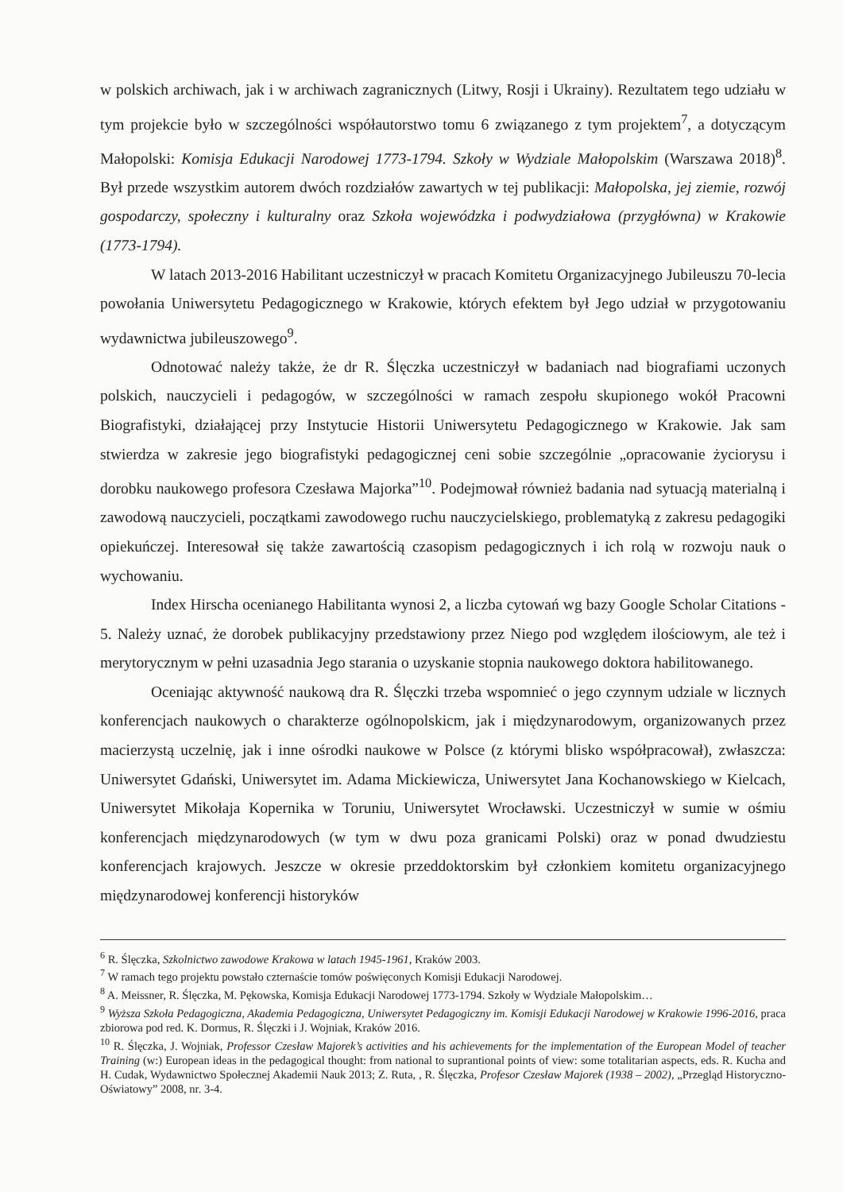w polskich archiwach, jak i w archiwach zagranicznych (Litwy, Rosji i Ukrainy). Rezultatem tego udziału w tym projekcie było w szczególności współautorstwo tomu 6 związanego z tym projektem<sup>7</sup>, a dotyczącym Małopolski: Komisja Edukacji Narodowej 1773-1794. Szkoły w Wydziale Małopolskim (Warszawa 2018)<sup>8</sup>. Był przede wszystkim autorem dwóch rozdziałów zawartych w tej publikacji: Małopolska, jej ziemie, rozwój gospodarczy, społeczny i kulturalny oraz Szkoła wojewódzka i podwydziałowa (przygłówna) w Krakowie (1773-1794).
W latach 2013-2016 Habilitant uczestniczył w pracach Komitetu Organizacyjnego Jubileuszu 70-lecia powołania Uniwersytetu Pedagogicznego w Krakowie, których efektem był Jego udział w przygotowaniu wydawnictwa jubileuszowego<sup>9</sup>.
Odnotować należy także, że dr R. Ślęczka uczestniczył w badaniach nad biografiami uczonych polskich, nauczycieli i pedagogów, w szczególności w ramach zespołu skupionego wokół Pracowni Biografistyki, działającej przy Instytucie Historii Uniwersytetu Pedagogicznego w Krakowie. Jak sam stwierdza w zakresie jego biografistyki pedagogicznej ceni sobie szczególnie „opracowanie życiorysu i dorobku naukowego profesora Czesława Majorka”<sup>10</sup>. Podejmował również badania nad sytuacją materialną i zawodową nauczycieli, początkami zawodowego ruchu nauczycielskiego, problematyką z zakresu pedagogiki opiekuńczej. Interesował się także zawartością czasopism pedagogicznych i ich rolą w rozwoju nauk o wychowaniu.
Index Hirscha ocenianego Habilitanta wynosi 2, a liczba cytowań wg bazy Google Scholar Citations - 5. Należy uznać, że dorobek publikacyjny przedstawiony przez Niego pod względem ilościowym, ale też i merytorycznym w pełni uzasadnia Jego starania o uzyskanie stopnia naukowego doktora habilitowanego.
Oceniając aktywność naukową dra R. Ślęczki trzeba wspomnieć o jego czynnym udziale w licznych konferencjach naukowych o charakterze ogólnopolskicm, jak i międzynarodowym, organizowanych przez macierzystą uczelnię, jak i inne ośrodki naukowe w Polsce (z którymi blisko współpracował), zwłaszcza: Uniwersytet Gdański, Uniwersytet im. Adama Mickiewicza, Uniwersytet Jana Kochanowskiego w Kielcach, Uniwersytet Mikołaja Kopernika w Toruniu, Uniwersytet Wrocławski. Uczestniczył w sumie w ośmiu konferencjach międzynarodowych (w tym w dwu poza granicami Polski) oraz w ponad dwudziestu konferencjach krajowych. Jeszcze w okresie przeddoktorskim był członkiem komitetu organizacyjnego międzynarodowej konferencji historyków
<sup>6</sup> R. Ślęczka, Szkolnictwo zawodowe Krakowa w latach 1945-1961, Kraków 2003.
<sup>7</sup> W ramach tego projektu powstało czternaście tomów poświęconych Komisji Edukacji Narodowej.
<sup>8</sup> A. Meissner, R. Ślęczka, M. Pękowska, Komisja Edukacji Narodowej 1773-1794. Szkoły w Wydziale Małopolskim…
<sup>9</sup> Wyższa Szkoła Pedagogiczna, Akademia Pedagogiczna, Uniwersytet Pedagogiczny im. Komisji Edukacji Narodowej w Krakowie 1996-2016, praca zbiorowa pod red. K. Dormus, R. Ślęczki i J. Wojniak, Kraków 2016.
<sup>10</sup> R. Ślęczka, J. Wojniak, Professor Czesław Majorek’s activities and his achievements for the implementation of the European Model of teacher Training (w:) European ideas in the pedagogical thought: from national to suprantional points of view: some totalitarian aspects, eds. R. Kucha and H. Cudak, Wydawnictwo Społecznej Akademii Nauk 2013; Z. Ruta, , R. Ślęczka, Profesor Czesław Majorek (1938 – 2002), „Przegląd Historyczno-Oświatowy” 2008, nr. 3-4.